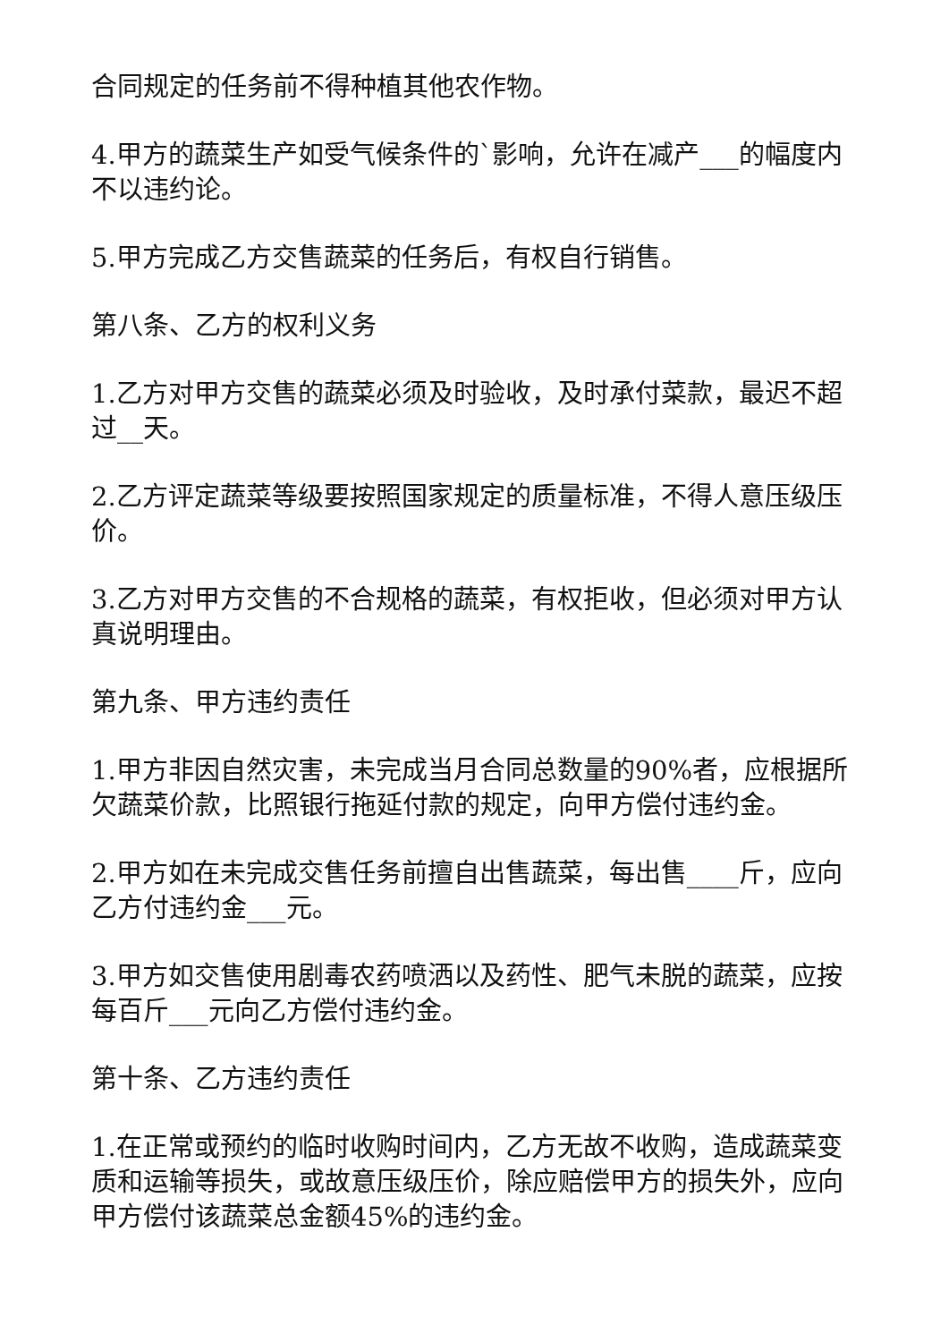合同规定的任务前不得种植其他农作物。
4.甲方的蔬菜生产如受气候条件的`影响，允许在减产___的幅度内不以违约论。
5.甲方完成乙方交售蔬菜的任务后，有权自行销售。
第八条、乙方的权利义务
1.乙方对甲方交售的蔬菜必须及时验收，及时承付菜款，最迟不超过__天。
2.乙方评定蔬菜等级要按照国家规定的质量标准，不得人意压级压价。
3.乙方对甲方交售的不合规格的蔬菜，有权拒收，但必须对甲方认真说明理由。
第九条、甲方违约责任
1.甲方非因自然灾害，未完成当月合同总数量的90%者，应根据所欠蔬菜价款，比照银行拖延付款的规定，向甲方偿付违约金。
2.甲方如在未完成交售任务前擅自出售蔬菜，每出售____斤，应向乙方付违约金___元。
3.甲方如交售使用剧毒农药喷洒以及药性、肥气未脱的蔬菜，应按每百斤___元向乙方偿付违约金。
第十条、乙方违约责任
1.在正常或预约的临时收购时间内，乙方无故不收购，造成蔬菜变质和运输等损失，或故意压级压价，除应赔偿甲方的损失外，应向甲方偿付该蔬菜总金额45%的违约金。